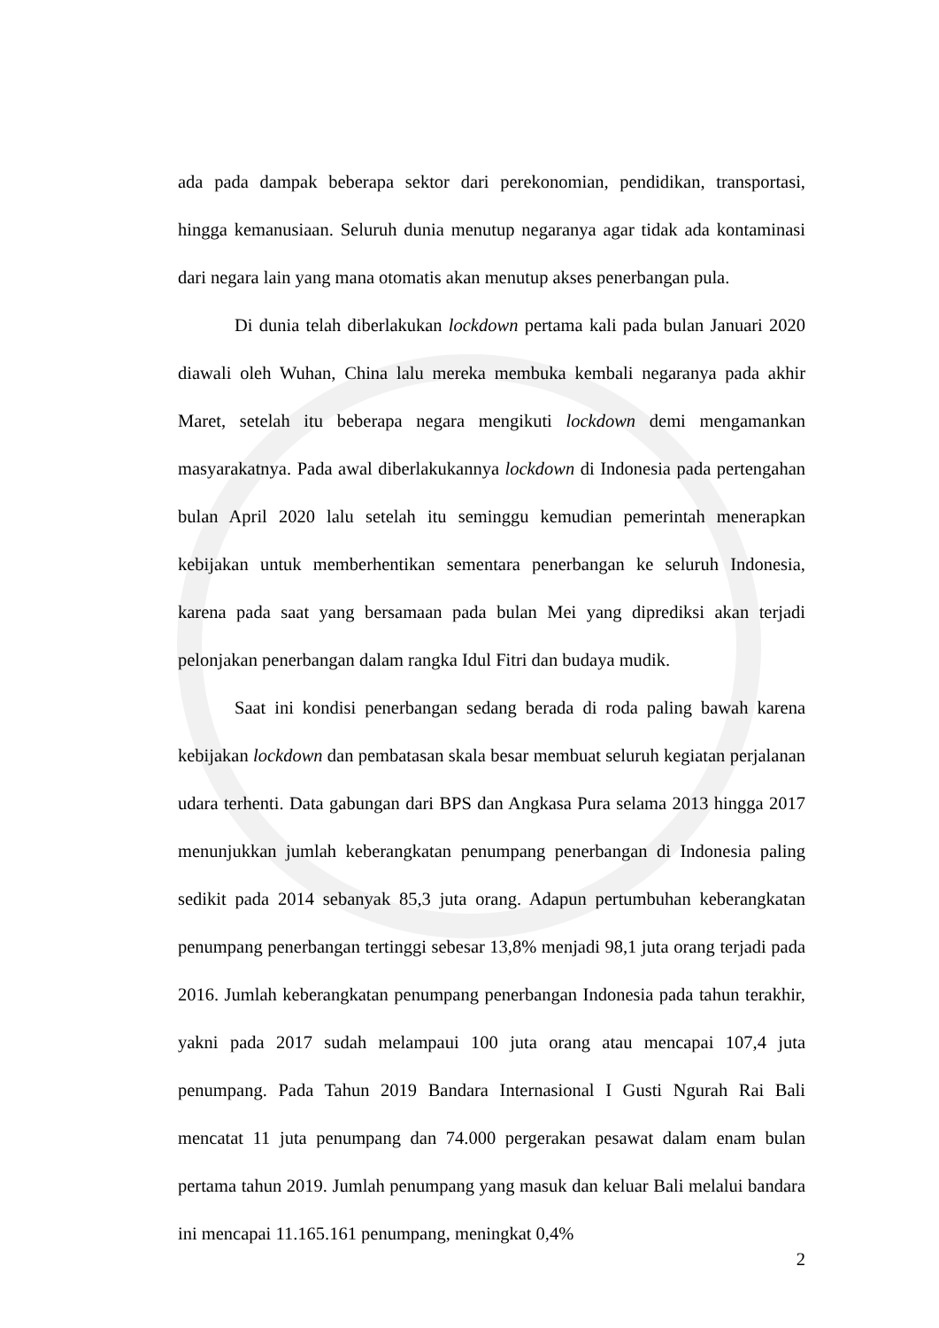ada pada dampak beberapa sektor dari perekonomian, pendidikan, transportasi, hingga kemanusiaan. Seluruh dunia menutup negaranya agar tidak ada kontaminasi dari negara lain yang mana otomatis akan menutup akses penerbangan pula.
Di dunia telah diberlakukan lockdown pertama kali pada bulan Januari 2020 diawali oleh Wuhan, China lalu mereka membuka kembali negaranya pada akhir Maret, setelah itu beberapa negara mengikuti lockdown demi mengamankan masyarakatnya. Pada awal diberlakukannya lockdown di Indonesia pada pertengahan bulan April 2020 lalu setelah itu seminggu kemudian pemerintah menerapkan kebijakan untuk memberhentikan sementara penerbangan ke seluruh Indonesia, karena pada saat yang bersamaan pada bulan Mei yang diprediksi akan terjadi pelonjakan penerbangan dalam rangka Idul Fitri dan budaya mudik.
Saat ini kondisi penerbangan sedang berada di roda paling bawah karena kebijakan lockdown dan pembatasan skala besar membuat seluruh kegiatan perjalanan udara terhenti. Data gabungan dari BPS dan Angkasa Pura selama 2013 hingga 2017 menunjukkan jumlah keberangkatan penumpang penerbangan di Indonesia paling sedikit pada 2014 sebanyak 85,3 juta orang. Adapun pertumbuhan keberangkatan penumpang penerbangan tertinggi sebesar 13,8% menjadi 98,1 juta orang terjadi pada 2016. Jumlah keberangkatan penumpang penerbangan Indonesia pada tahun terakhir, yakni pada 2017 sudah melampaui 100 juta orang atau mencapai 107,4 juta penumpang. Pada Tahun 2019 Bandara Internasional I Gusti Ngurah Rai Bali mencatat 11 juta penumpang dan 74.000 pergerakan pesawat dalam enam bulan pertama tahun 2019. Jumlah penumpang yang masuk dan keluar Bali melalui bandara ini mencapai 11.165.161 penumpang, meningkat 0,4%
2